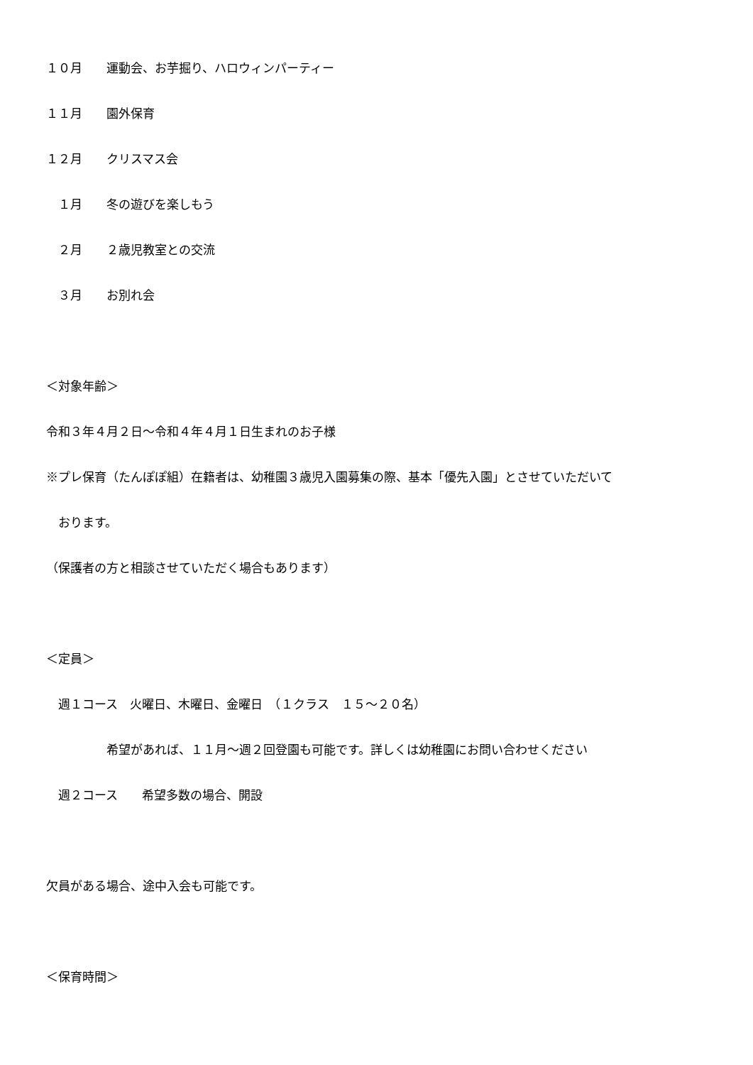１０月　　運動会、お芋掘り、ハロウィンパーティー
１１月　　園外保育
１２月　　クリスマス会
　１月　　冬の遊びを楽しもう
　２月　　２歳児教室との交流
　３月　　お別れ会
＜対象年齢＞
令和３年４月２日～令和４年４月１日生まれのお子様
※プレ保育（たんぽぽ組）在籍者は、幼稚園３歳児入園募集の際、基本「優先入園」とさせていただいて
　おります。
（保護者の方と相談させていただく場合もあります）
＜定員＞
　週１コース　火曜日、木曜日、金曜日　（１クラス　１５～２０名）
　　　　　希望があれば、１１月～週２回登園も可能です。詳しくは幼稚園にお問い合わせください
　週２コース　　希望多数の場合、開設
欠員がある場合、途中入会も可能です。
＜保育時間＞